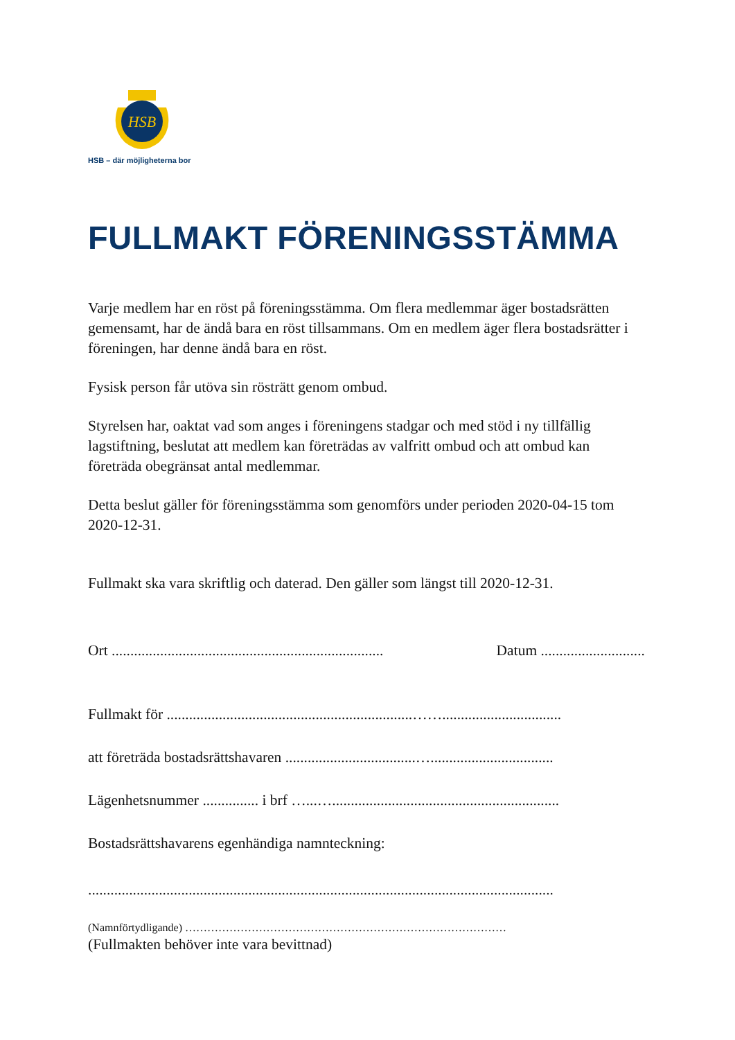HSB
HSB – där möjligheterna bor
FULLMAKT FÖRENINGSSTÄMMA
Varje medlem har en röst på föreningsstämma. Om flera medlemmar äger bostadsrätten gemensamt, har de ändå bara en röst tillsammans. Om en medlem äger flera bostadsrätter i föreningen, har denne ändå bara en röst.
Fysisk person får utöva sin rösträtt genom ombud.
Styrelsen har, oaktat vad som anges i föreningens stadgar och med stöd i ny tillfällig lagstiftning, beslutat att medlem kan företrädas av valfritt ombud och att ombud kan företräda obegränsat antal medlemmar.
Detta beslut gäller för föreningsstämma som genomförs under perioden 2020-04-15 tom 2020-12-31.
Fullmakt ska vara skriftlig och daterad. Den gäller som längst till 2020-12-31.
Ort ......................................................................... Datum ............................
Fullmakt för ..................................................................……................................
att företräda bostadsrättshavaren ...................................….................................
Lägenhetsnummer ............... i brf …...….............................................................
Bostadsrättshavarens egenhändiga namnteckning:
.............................................................................................................................
(Namnförtydligande) ……………………………………………………………………………
(Fullmakten behöver inte vara bevittnad)